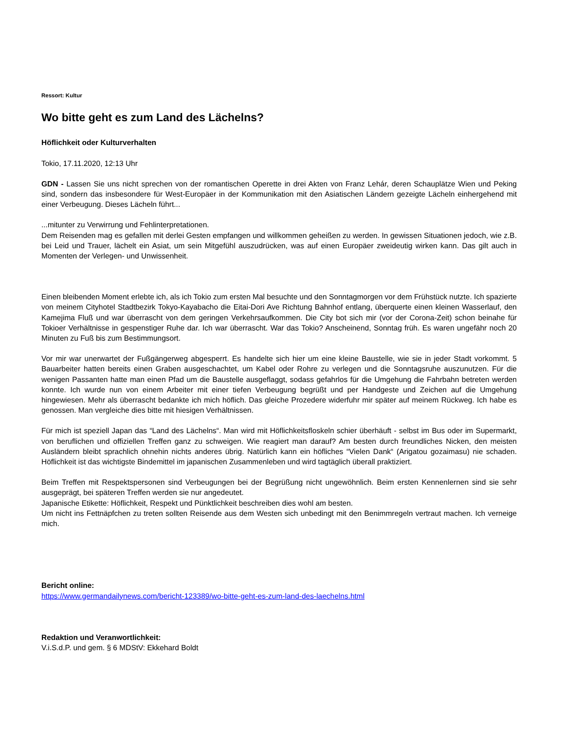Ressort: Kultur
Wo bitte geht es zum Land des Lächelns?
Höflichkeit oder Kulturverhalten
Tokio, 17.11.2020, 12:13 Uhr
GDN - Lassen Sie uns nicht sprechen von der romantischen Operette in drei Akten von Franz Lehár, deren Schauplätze Wien und Peking sind, sondern das insbesondere für West-Europäer in der Kommunikation mit den Asiatischen Ländern gezeigte Lächeln einhergehend mit einer Verbeugung. Dieses Lächeln führt...
...mitunter zu Verwirrung und Fehlinterpretationen.
Dem Reisenden mag es gefallen mit derlei Gesten empfangen und willkommen geheißen zu werden. In gewissen Situationen jedoch, wie z.B. bei Leid und Trauer, lächelt ein Asiat, um sein Mitgefühl auszudrücken, was auf einen Europäer zweideutig wirken kann. Das gilt auch in Momenten der Verlegen- und Unwissenheit.
Einen bleibenden Moment erlebte ich, als ich Tokio zum ersten Mal besuchte und den Sonntagmorgen vor dem Frühstück nutzte. Ich spazierte von meinem Cityhotel Stadtbezirk Tokyo-Kayabacho die Eitai-Dori Ave Richtung Bahnhof entlang, überquerte einen kleinen Wasserlauf, den Kamejima Fluß und war überrascht von dem geringen Verkehrsaufkommen. Die City bot sich mir (vor der Corona-Zeit) schon beinahe für Tokioer Verhältnisse in gespenstiger Ruhe dar. Ich war überrascht. War das Tokio? Anscheinend, Sonntag früh. Es waren ungefähr noch 20 Minuten zu Fuß bis zum Bestimmungsort.
Vor mir war unerwartet der Fußgängerweg abgesperrt. Es handelte sich hier um eine kleine Baustelle, wie sie in jeder Stadt vorkommt. 5 Bauarbeiter hatten bereits einen Graben ausgeschachtet, um Kabel oder Rohre zu verlegen und die Sonntagsruhe auszunutzen. Für die wenigen Passanten hatte man einen Pfad um die Baustelle ausgeflaggt, sodass gefahrlos für die Umgehung die Fahrbahn betreten werden konnte. Ich wurde nun von einem Arbeiter mit einer tiefen Verbeugung begrüßt und per Handgeste und Zeichen auf die Umgehung hingewiesen. Mehr als überrascht bedankte ich mich höflich. Das gleiche Prozedere widerfuhr mir später auf meinem Rückweg. Ich habe es genossen. Man vergleiche dies bitte mit hiesigen Verhältnissen.
Für mich ist speziell Japan das “Land des Lächelns“. Man wird mit Höflichkeitsfloskeln schier überhäuft - selbst im Bus oder im Supermarkt, von beruflichen und offiziellen Treffen ganz zu schweigen. Wie reagiert man darauf? Am besten durch freundliches Nicken, den meisten Ausländern bleibt sprachlich ohnehin nichts anderes übrig. Natürlich kann ein höfliches “Vielen Dank“ (Arigatou gozaimasu) nie schaden. Höflichkeit ist das wichtigste Bindemittel im japanischen Zusammenleben und wird tagtäglich überall praktiziert.
Beim Treffen mit Respektspersonen sind Verbeugungen bei der Begrüßung nicht ungewöhnlich. Beim ersten Kennenlernen sind sie sehr ausgeprägt, bei späteren Treffen werden sie nur angedeutet.
Japanische Etikette: Höflichkeit, Respekt und Pünktlichkeit beschreiben dies wohl am besten.
Um nicht ins Fettnäpfchen zu treten sollten Reisende aus dem Westen sich unbedingt mit den Benimmregeln vertraut machen. Ich verneige mich.
Bericht online:
https://www.germandailynews.com/bericht-123389/wo-bitte-geht-es-zum-land-des-laechelns.html
Redaktion und Veranwortlichkeit:
V.i.S.d.P. und gem. § 6 MDStV: Ekkehard Boldt